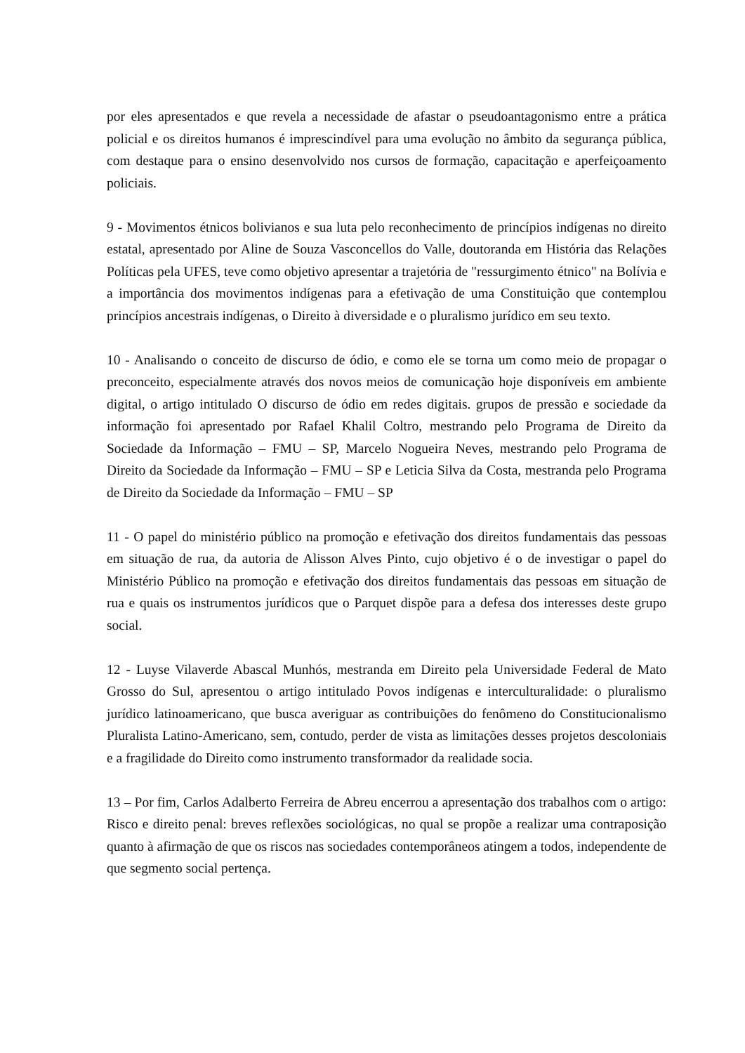por eles apresentados e que revela a necessidade de afastar o pseudoantagonismo entre a prática policial e os direitos humanos é imprescindível para uma evolução no âmbito da segurança pública, com destaque para o ensino desenvolvido nos cursos de formação, capacitação e aperfeiçoamento policiais.
9 - Movimentos étnicos bolivianos e sua luta pelo reconhecimento de princípios indígenas no direito estatal, apresentado por Aline de Souza Vasconcellos do Valle, doutoranda em História das Relações Políticas pela UFES, teve como objetivo apresentar a trajetória de "ressurgimento étnico" na Bolívia e a importância dos movimentos indígenas para a efetivação de uma Constituição que contemplou princípios ancestrais indígenas, o Direito à diversidade e o pluralismo jurídico em seu texto.
10 - Analisando o conceito de discurso de ódio, e como ele se torna um como meio de propagar o preconceito, especialmente através dos novos meios de comunicação hoje disponíveis em ambiente digital, o artigo intitulado O discurso de ódio em redes digitais. grupos de pressão e sociedade da informação foi apresentado por Rafael Khalil Coltro, mestrando pelo Programa de Direito da Sociedade da Informação – FMU – SP, Marcelo Nogueira Neves, mestrando pelo Programa de Direito da Sociedade da Informação – FMU – SP e Leticia Silva da Costa, mestranda pelo Programa de Direito da Sociedade da Informação – FMU – SP
11 - O papel do ministério público na promoção e efetivação dos direitos fundamentais das pessoas em situação de rua, da autoria de Alisson Alves Pinto, cujo objetivo é o de investigar o papel do Ministério Público na promoção e efetivação dos direitos fundamentais das pessoas em situação de rua e quais os instrumentos jurídicos que o Parquet dispõe para a defesa dos interesses deste grupo social.
12 - Luyse Vilaverde Abascal Munhós, mestranda em Direito pela Universidade Federal de Mato Grosso do Sul, apresentou o artigo intitulado Povos indígenas e interculturalidade: o pluralismo jurídico latinoamericano, que busca averiguar as contribuições do fenômeno do Constitucionalismo Pluralista Latino-Americano, sem, contudo, perder de vista as limitações desses projetos descoloniais e a fragilidade do Direito como instrumento transformador da realidade socia.
13 – Por fim, Carlos Adalberto Ferreira de Abreu encerrou a apresentação dos trabalhos com o artigo: Risco e direito penal: breves reflexões sociológicas, no qual se propõe a realizar uma contraposição quanto à afirmação de que os riscos nas sociedades contemporâneos atingem a todos, independente de que segmento social pertença.